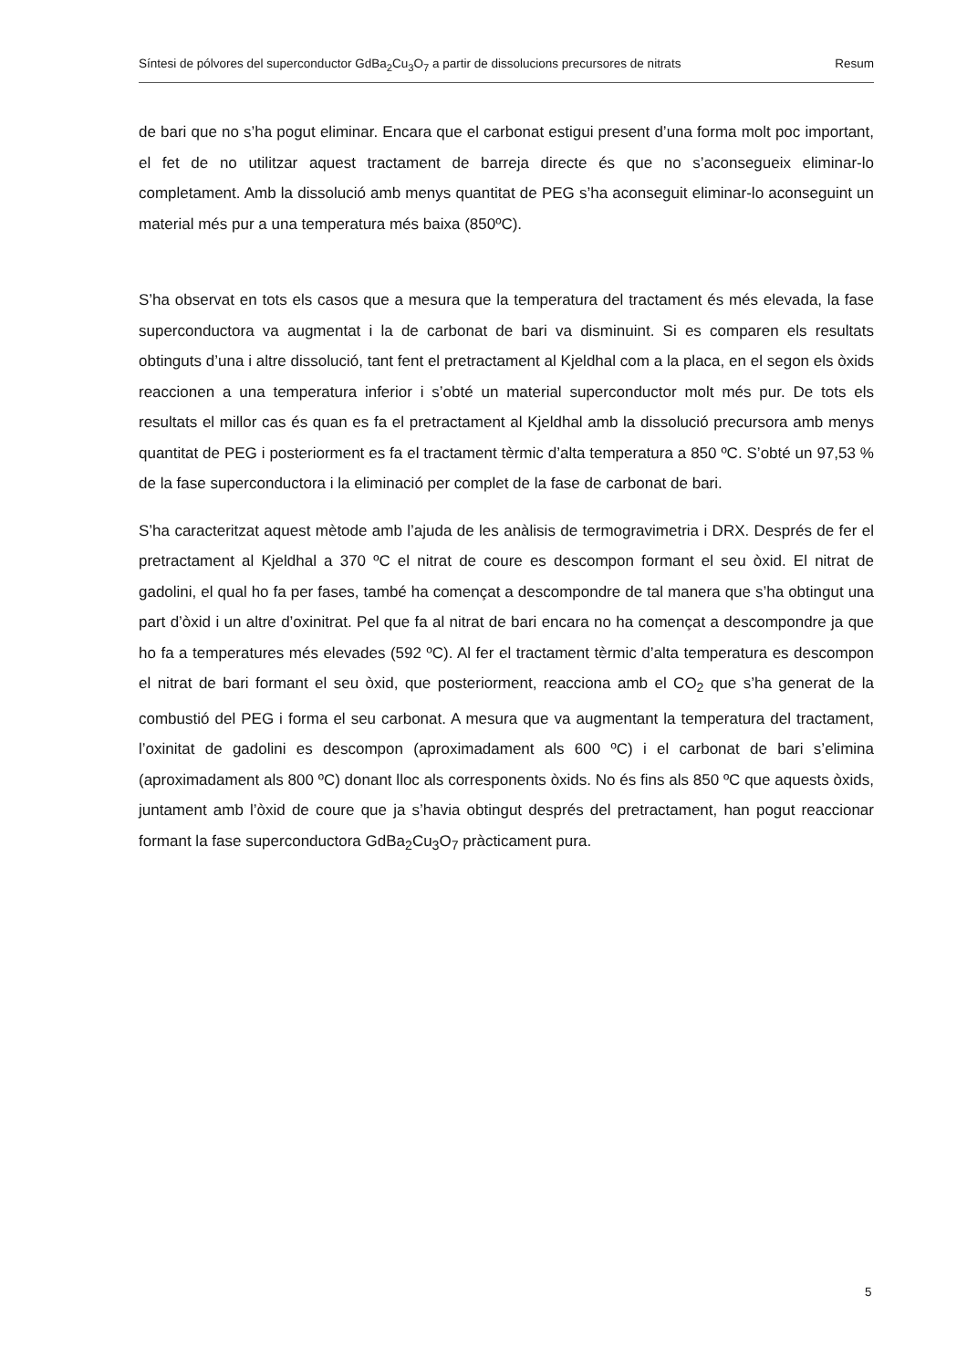Síntesi de pólvores del superconductor GdBa<sub>2</sub>Cu<sub>3</sub>O<sub>7</sub> a partir de dissolucions precursores de nitrats Resum
de bari que no s’ha pogut eliminar. Encara que el carbonat estigui present d’una forma molt poc important, el fet de no utilitzar aquest tractament de barreja directe és que no s’aconsegueix eliminar-lo completament. Amb la dissolució amb menys quantitat de PEG s’ha aconseguit eliminar-lo aconseguint un material més pur a una temperatura més baixa (850ºC).
S’ha observat en tots els casos que a mesura que la temperatura del tractament és més elevada, la fase superconductora va augmentat i la de carbonat de bari va disminuint. Si es comparen els resultats obtinguts d’una i altre dissolució, tant fent el pretractament al Kjeldhal com a la placa, en el segon els òxids reaccionen a una temperatura inferior i s’obté un material superconductor molt més pur. De tots els resultats el millor cas és quan es fa el pretractament al Kjeldhal amb la dissolució precursora amb menys quantitat de PEG i posteriorment es fa el tractament tèrmic d’alta temperatura a 850 ºC. S’obté un 97,53 % de la fase superconductora i la eliminació per complet de la fase de carbonat de bari.
S’ha caracteritzat aquest mètode amb l’ajuda de les anàlisis de termogravimetria i DRX. Després de fer el pretractament al Kjeldhal a 370 ºC el nitrat de coure es descompon formant el seu òxid. El nitrat de gadolini, el qual ho fa per fases, també ha començat a descompondre de tal manera que s’ha obtingut una part d’òxid i un altre d’oxinitrat. Pel que fa al nitrat de bari encara no ha començat a descompondre ja que ho fa a temperatures més elevades (592 ºC). Al fer el tractament tèrmic d’alta temperatura es descompon el nitrat de bari formant el seu òxid, que posteriorment, reacciona amb el CO<sub>2</sub> que s’ha generat de la combustió del PEG i forma el seu carbonat. A mesura que va augmentant la temperatura del tractament, l’oxinitat de gadolini es descompon (aproximadament als 600 ºC) i el carbonat de bari s’elimina (aproximadament als 800 ºC) donant lloc als corresponents òxids. No és fins als 850 ºC que aquests òxids, juntament amb l’òxid de coure que ja s’havia obtingut després del pretractament, han pogut reaccionar formant la fase superconductora GdBa<sub>2</sub>Cu<sub>3</sub>O<sub>7</sub> pràcticament pura.
5